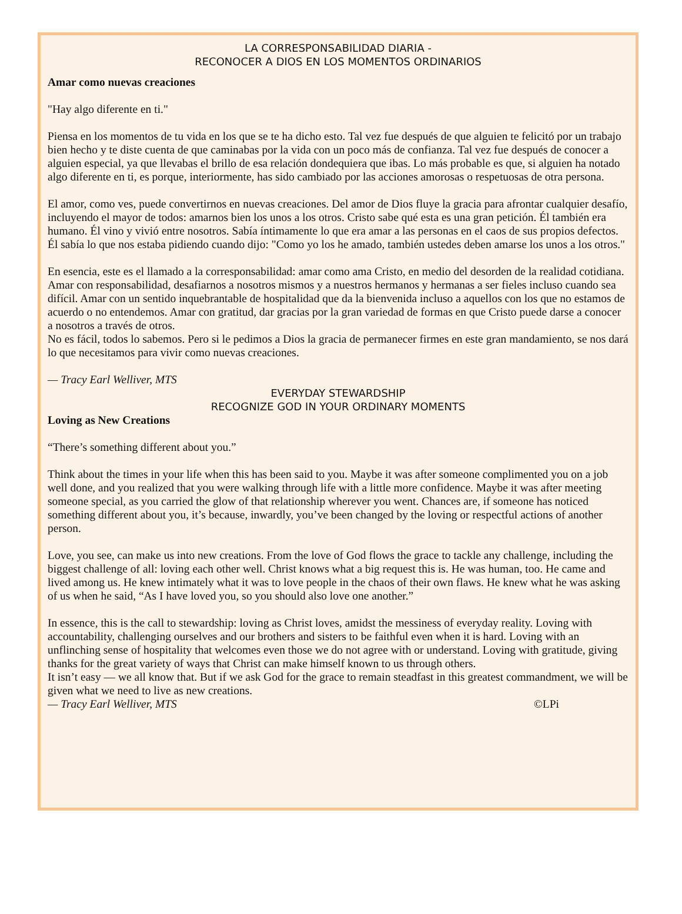LA CORRESPONSABILIDAD DIARIA -
RECONOCER A DIOS EN LOS MOMENTOS ORDINARIOS
Amar como nuevas creaciones
"Hay algo diferente en ti."
Piensa en los momentos de tu vida en los que se te ha dicho esto. Tal vez fue después de que alguien te felicitó por un trabajo bien hecho y te diste cuenta de que caminabas por la vida con un poco más de confianza. Tal vez fue después de conocer a alguien especial, ya que llevabas el brillo de esa relación dondequiera que ibas. Lo más probable es que, si alguien ha notado algo diferente en ti, es porque, interiormente, has sido cambiado por las acciones amorosas o respetuosas de otra persona.
El amor, como ves, puede convertirnos en nuevas creaciones. Del amor de Dios fluye la gracia para afrontar cualquier desafío, incluyendo el mayor de todos: amarnos bien los unos a los otros. Cristo sabe qué esta es una gran petición. Él también era humano. Él vino y vivió entre nosotros. Sabía íntimamente lo que era amar a las personas en el caos de sus propios defectos. Él sabía lo que nos estaba pidiendo cuando dijo: "Como yo los he amado, también ustedes deben amarse los unos a los otros."
En esencia, este es el llamado a la corresponsabilidad: amar como ama Cristo, en medio del desorden de la realidad cotidiana. Amar con responsabilidad, desafiarnos a nosotros mismos y a nuestros hermanos y hermanas a ser fieles incluso cuando sea difícil. Amar con un sentido inquebrantable de hospitalidad que da la bienvenida incluso a aquellos con los que no estamos de acuerdo o no entendemos. Amar con gratitud, dar gracias por la gran variedad de formas en que Cristo puede darse a conocer a nosotros a través de otros.
No es fácil, todos lo sabemos. Pero si le pedimos a Dios la gracia de permanecer firmes en este gran mandamiento, se nos dará lo que necesitamos para vivir como nuevas creaciones.
— Tracy Earl Welliver, MTS
EVERYDAY STEWARDSHIP
RECOGNIZE GOD IN YOUR ORDINARY MOMENTS
Loving as New Creations
“There’s something different about you.”
Think about the times in your life when this has been said to you. Maybe it was after someone complimented you on a job well done, and you realized that you were walking through life with a little more confidence. Maybe it was after meeting someone special, as you carried the glow of that relationship wherever you went. Chances are, if someone has noticed something different about you, it’s because, inwardly, you’ve been changed by the loving or respectful actions of another person.
Love, you see, can make us into new creations. From the love of God flows the grace to tackle any challenge, including the biggest challenge of all: loving each other well. Christ knows what a big request this is. He was human, too. He came and lived among us. He knew intimately what it was to love people in the chaos of their own flaws. He knew what he was asking of us when he said, “As I have loved you, so you should also love one another.”
In essence, this is the call to stewardship: loving as Christ loves, amidst the messiness of everyday reality. Loving with accountability, challenging ourselves and our brothers and sisters to be faithful even when it is hard. Loving with an unflinching sense of hospitality that welcomes even those we do not agree with or understand. Loving with gratitude, giving thanks for the great variety of ways that Christ can make himself known to us through others.
It isn’t easy — we all know that. But if we ask God for the grace to remain steadfast in this greatest commandment, we will be given what we need to live as new creations.
— Tracy Earl Welliver, MTS ©LPi